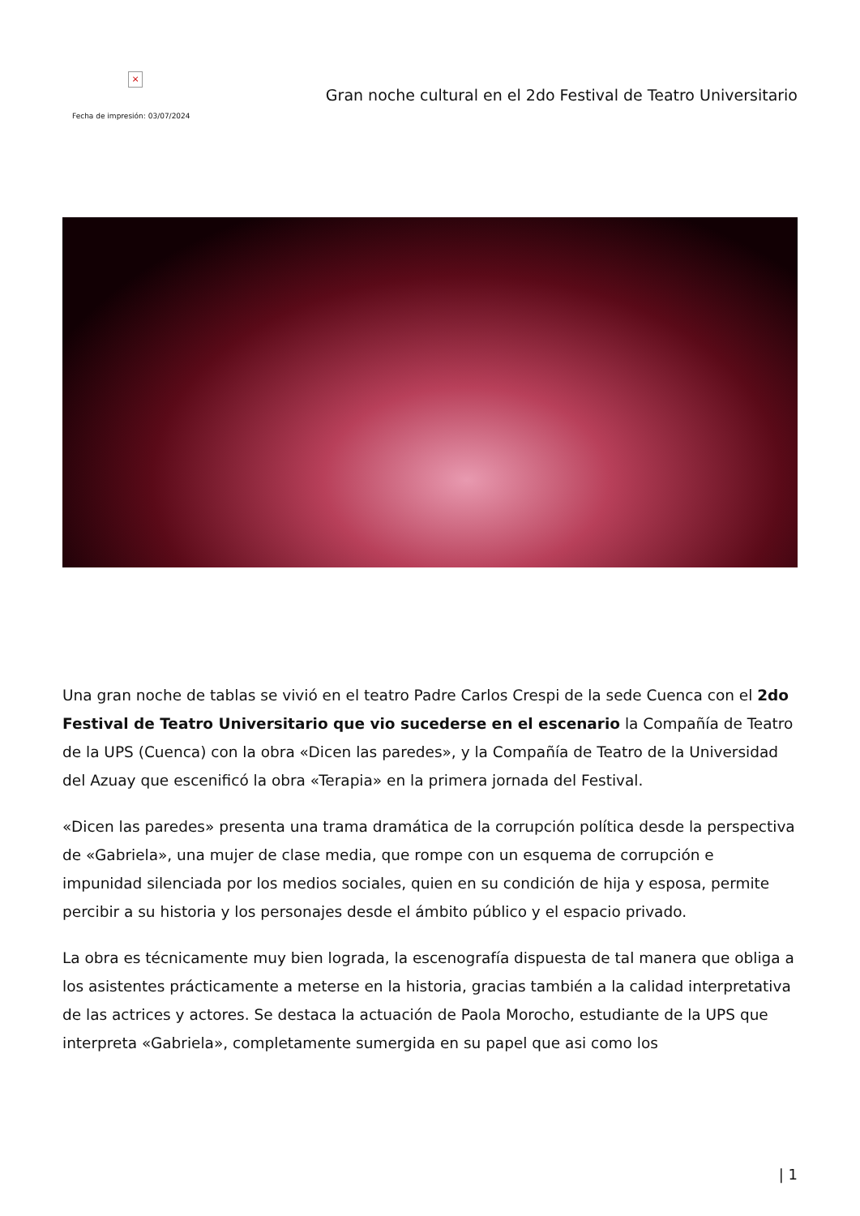×
Fecha de impresión: 03/07/2024
Gran noche cultural en el 2do Festival de Teatro Universitario
Una gran noche de tablas se vivió en el teatro Padre Carlos Crespi de la sede Cuenca con el 2do Festival de Teatro Universitario que vio sucederse en el escenario la Compañía de Teatro de la UPS (Cuenca) con la obra «Dicen las paredes», y la Compañía de Teatro de la Universidad del Azuay que escenificó la obra «Terapia» en la primera jornada del Festival.
«Dicen las paredes» presenta una trama dramática de la corrupción política desde la perspectiva de «Gabriela», una mujer de clase media, que rompe con un esquema de corrupción e impunidad silenciada por los medios sociales, quien en su condición de hija y esposa, permite percibir a su historia y los personajes desde el ámbito público y el espacio privado.
La obra es técnicamente muy bien lograda, la escenografía dispuesta de tal manera que obliga a los asistentes prácticamente a meterse en la historia, gracias también a la calidad interpretativa de las actrices y actores. Se destaca la actuación de Paola Morocho, estudiante de la UPS que interpreta «Gabriela», completamente sumergida en su papel que asi como los
| 1